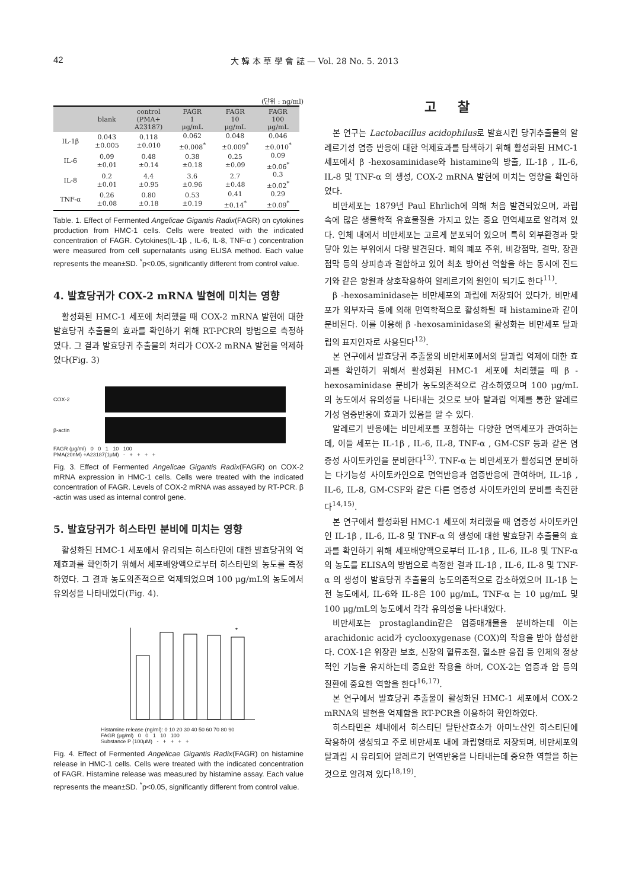42
大 韓 本 草 學 會 誌 — Vol. 28 No. 5. 2013
(단위 : ng/ml)
| | blank | control (PMA+ A23187) | FAGR 1 μg/mL | FAGR 10 μg/mL | FAGR 100 μg/mL |
| --- | --- | --- | --- | --- | --- |
| IL-1β | 0.043 ±0.005 | 0.118 ±0.010 | 0.062 ±0.008<sup>*</sup> | 0.048 ±0.009<sup>*</sup> | 0.046 ±0.010<sup>*</sup> |
| IL-6 | 0.09 ±0.01 | 0.48 ±0.14 | 0.38 ±0.18 | 0.25 ±0.09 | 0.09 ±0.06<sup>*</sup> |
| IL-8 | 0.2 ±0.01 | 4.4 ±0.95 | 3.6 ±0.96 | 2.7 ±0.48 | 0.3 ±0.02<sup>*</sup> |
| TNF-α | 0.26 ±0.08 | 0.80 ±0.18 | 0.53 ±0.19 | 0.41 ±0.14<sup>*</sup> | 0.29 ±0.09<sup>*</sup> |
Table. 1. Effect of Fermented Angelicae Gigantis Radix(FAGR) on cytokines production from HMC-1 cells. Cells were treated with the indicated concentration of FAGR. Cytokines(IL-1β , IL-6, IL-8, TNF-α ) concentration were measured from cell supernatants using ELISA method. Each value represents the mean±SD. <sup>*</sup>p<0.05, significantly different from control value.
4. 발효당귀가 COX-2 mRNA 발현에 미치는 영향
활성화된 HMC-1 세포에 처리했을 때 COX-2 mRNA 발현에 대한 발효당귀 추출물의 효과를 확인하기 위해 RT-PCR의 방법으로 측정하였다. 그 결과 발효당귀 추출물의 처리가 COX-2 mRNA 발현을 억제하였다(Fig. 3)
COX-2
β-actin
FAGR (μg/ml) 0 0 1 10 100
PMA(20nM) +A23187(1μM) - + + + +
Fig. 3. Effect of Fermented Angelicae Gigantis Radix(FAGR) on COX-2 mRNA expression in HMC-1 cells. Cells were treated with the indicated concentration of FAGR. Levels of COX-2 mRNA was assayed by RT-PCR. β -actin was used as internal control gene.
5. 발효당귀가 히스타민 분비에 미치는 영향
활성화된 HMC-1 세포에서 유리되는 히스타민에 대한 발효당귀의 억제효과를 확인하기 위해서 세포배양액으로부터 히스타민의 농도를 측정하였다. 그 결과 농도의존적으로 억제되었으며 100 μg/mL의 농도에서 유의성을 나타내었다(Fig. 4).
*
Histamine release (ng/ml): 0 10 20 30 40 50 60 70 80 90
FAGR (μg/ml) 0 0 1 10 100
Substance P (100μM) - + + + +
Fig. 4. Effect of Fermented Angelicae Gigantis Radix(FAGR) on histamine release in HMC-1 cells. Cells were treated with the indicated concentration of FAGR. Histamine release was measured by histamine assay. Each value represents the mean±SD. <sup>*</sup>p<0.05, significantly different from control value.
고 찰
본 연구는 Lactobacillus acidophilus로 발효시킨 당귀추출물의 알레르기성 염증 반응에 대한 억제효과를 탐색하기 위해 활성화된 HMC-1 세포에서 β -hexosaminidase와 histamine의 방출, IL-1β , IL-6, IL-8 및 TNF-α 의 생성, COX-2 mRNA 발현에 미치는 영향을 확인하였다.
비만세포는 1879년 Paul Ehrlich에 의해 처음 발견되었으며, 과립 속에 많은 생물학적 유효물질을 가지고 있는 중요 면역세포로 알려져 있다. 인체 내에서 비만세포는 고르게 분포되어 있으며 특히 외부환경과 맞닿아 있는 부위에서 다량 발견된다. 폐의 폐포 주위, 비강점막, 결막, 장관점막 등의 상피층과 결합하고 있어 최초 방어선 역할을 하는 동시에 진드기와 같은 항원과 상호작용하여 알레르기의 원인이 되기도 한다<sup>11)</sup>.
β -hexosaminidase는 비만세포의 과립에 저장되어 있다가, 비만세포가 외부자극 등에 의해 면역학적으로 활성화될 때 histamine과 같이 분비된다. 이를 이용해 β -hexosaminidase의 활성화는 비만세포 탈과립의 표지인자로 사용된다<sup>12)</sup>.
본 연구에서 발효당귀 추출물의 비만세포에서의 탈과립 억제에 대한 효과를 확인하기 위해서 활성화된 HMC-1 세포에 처리했을 때 β -hexosaminidase 분비가 농도의존적으로 감소하였으며 100 μg/mL의 농도에서 유의성을 나타내는 것으로 보아 탈과립 억제를 통한 알레르기성 염증반응에 효과가 있음을 알 수 있다.
알레르기 반응에는 비만세포를 포함하는 다양한 면역세포가 관여하는데, 이들 세포는 IL-1β , IL-6, IL-8, TNF-α , GM-CSF 등과 같은 염증성 사이토카인을 분비한다<sup>13)</sup>. TNF-α 는 비만세포가 활성되면 분비하는 다기능성 사이토카인으로 면역반응과 염증반응에 관여하며, IL-1β , IL-6, IL-8, GM-CSF와 같은 다른 염증성 사이토카인의 분비를 촉진한다<sup>14,15)</sup>.
본 연구에서 활성화된 HMC-1 세포에 처리했을 때 염증성 사이토카인인 IL-1β , IL-6, IL-8 및 TNF-α 의 생성에 대한 발효당귀 추출물의 효과를 확인하기 위해 세포배양액으로부터 IL-1β , IL-6, IL-8 및 TNF-α 의 농도를 ELISA의 방법으로 측정한 결과 IL-1β , IL-6, IL-8 및 TNF-α 의 생성이 발효당귀 추출물의 농도의존적으로 감소하였으며 IL-1β 는 전 농도에서, IL-6와 IL-8은 100 μg/mL, TNF-α 는 10 μg/mL 및 100 μg/mL의 농도에서 각각 유의성을 나타내었다.
비만세포는 prostaglandin같은 염증매개물을 분비하는데 이는 arachidonic acid가 cyclooxygenase (COX)의 작용을 받아 합성한다. COX-1은 위장관 보호, 신장의 혈류조절, 혈소판 응집 등 인체의 정상적인 기능을 유지하는데 중요한 작용을 하며, COX-2는 염증과 암 등의 질환에 중요한 역할을 한다<sup>16,17)</sup>.
본 연구에서 발효당귀 추출물이 활성화된 HMC-1 세포에서 COX-2 mRNA의 발현을 억제함을 RT-PCR을 이용하여 확인하였다.
히스타민은 체내에서 히스티딘 탈탄산효소가 아미노산인 히스티딘에 작용하여 생성되고 주로 비만세포 내에 과립형태로 저장되며, 비만세포의 탈과립 시 유리되어 알레르기 면역반응을 나타내는데 중요한 역할을 하는 것으로 알려져 있다<sup>18,19)</sup>.